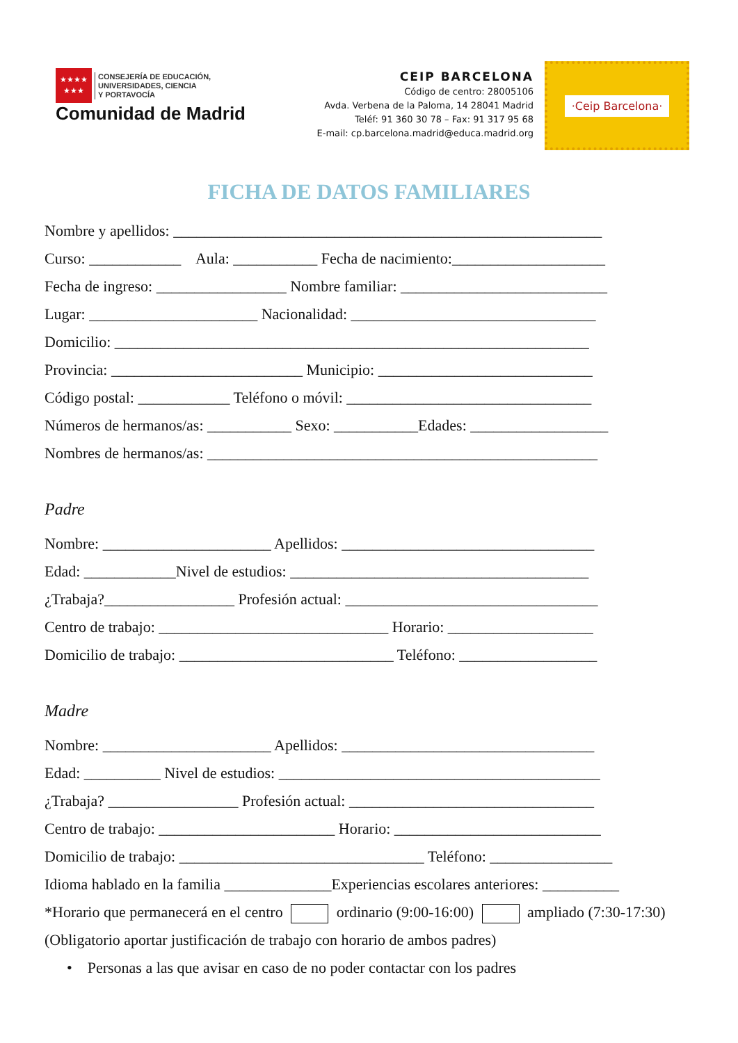★★★★
★★★
CONSEJERÍA DE EDUCACIÓN,
UNIVERSIDADES, CIENCIA
Y PORTAVOCÍA
Comunidad de Madrid
CEIP BARCELONA
Código de centro: 28005106
Avda. Verbena de la Paloma, 14 28041 Madrid
Teléf: 91 360 30 78 – Fax: 91 317 95 68
E-mail: cp.barcelona.madrid@educa.madrid.org
·Ceip Barcelona·
FICHA DE DATOS FAMILIARES
Nombre y apellidos: ________________________________________________________
Curso: ____________ Aula: ___________ Fecha de nacimiento:____________________
Fecha de ingreso: _________________ Nombre familiar: ___________________________
Lugar: ______________________ Nacionalidad: ________________________________
Domicilio: ______________________________________________________________
Provincia: _________________________ Municipio: ____________________________
Código postal: ____________ Teléfono o móvil: ________________________________
Números de hermanos/as: ___________ Sexo: ___________Edades: __________________
Nombres de hermanos/as: ___________________________________________________
Padre
Nombre: ______________________ Apellidos: _________________________________
Edad: ____________Nivel de estudios: _______________________________________
¿Trabaja?_________________ Profesión actual: _________________________________
Centro de trabajo: ______________________________ Horario: ___________________
Domicilio de trabajo: ____________________________ Teléfono: __________________
Madre
Nombre: ______________________ Apellidos: _________________________________
Edad: __________ Nivel de estudios: __________________________________________
¿Trabaja? _________________ Profesión actual: ________________________________
Centro de trabajo: _______________________ Horario: ___________________________
Domicilio de trabajo: ________________________________ Teléfono: ________________
Idioma hablado en la familia ______________Experiencias escolares anteriores: __________
*Horario que permanecerá en el centro ordinario (9:00-16:00) ampliado (7:30-17:30)
(Obligatorio aportar justificación de trabajo con horario de ambos padres)
• Personas a las que avisar en caso de no poder contactar con los padres